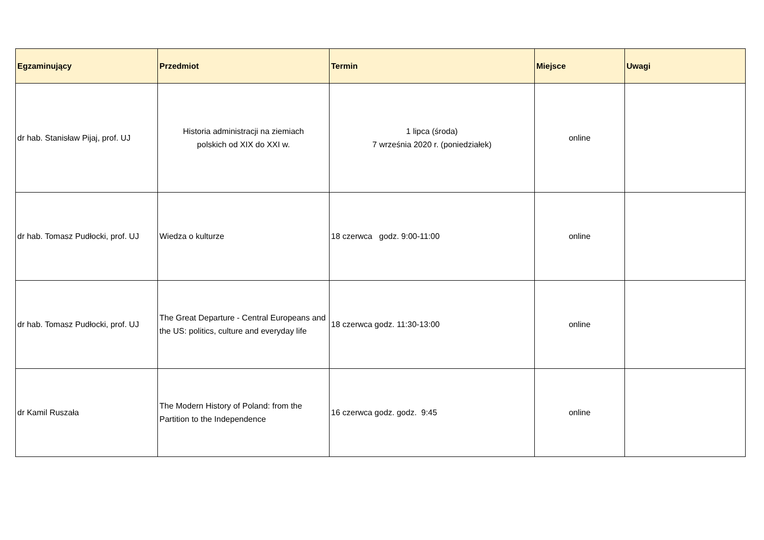| Egzaminujący | Przedmiot | Termin | Miejsce | Uwagi |
| --- | --- | --- | --- | --- |
| dr hab. Stanisław Pijaj, prof. UJ | Historia administracji na ziemiach polskich od XIX do XXI w. | 1 lipca (środa) 7 września 2020 r. (poniedziałek) | online | |
| dr hab. Tomasz Pudłocki, prof. UJ | Wiedza o kulturze | 18 czerwca godz. 9:00-11:00 | online | |
| dr hab. Tomasz Pudłocki, prof. UJ | The Great Departure - Central Europeans and the US: politics, culture and everyday life | 18 czerwca godz. 11:30-13:00 | online | |
| dr Kamil Ruszała | The Modern History of Poland: from the Partition to the Independence | 16 czerwca godz. godz. 9:45 | online | |